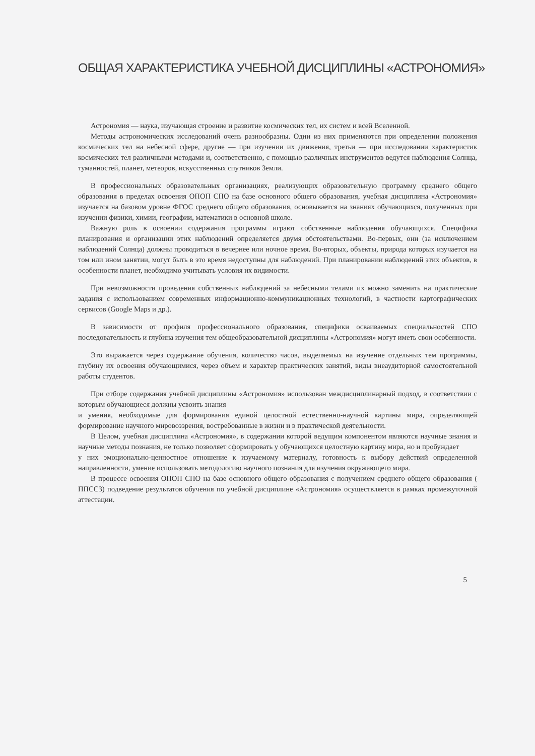ОБЩАЯ ХАРАКТЕРИСТИКА УЧЕБНОЙ ДИСЦИПЛИНЫ «АСТРОНОМИЯ»
Астрономия — наука, изучающая строение и развитие космических тел, их систем и всей Вселенной.
Методы астрономических исследований очень разнообразны. Одни из них применяются при определении положения космических тел на небесной сфере, другие — при изучении их движения, третьи — при исследовании характеристик космических тел различными методами и, соответственно, с помощью различных инструментов ведутся наблюдения Солнца, туманностей, планет, метеоров, искусственных спутников Земли.
В профессиональных образовательных организациях, реализующих образовательную программу среднего общего образования в пределах освоения ОПОП СПО на базе основного общего образования, учебная дисциплина «Астрономия» изучается на базовом уровне ФГОС среднего общего образования, основывается на знаниях обучающихся, полученных при изучении физики, химии, географии, математики в основной школе.
Важную роль в освоении содержания программы играют собственные наблюдения обучающихся. Специфика планирования и организации этих наблюдений определяется двумя обстоятельствами. Во-первых, они (за исключением наблюдений Солнца) должны проводиться в вечернее или ночное время. Во-вторых, объекты, природа которых изучается на том или ином занятии, могут быть в это время недоступны для наблюдений. При планировании наблюдений этих объектов, в особенности планет, необходимо учитывать условия их видимости.
При невозможности проведения собственных наблюдений за небесными телами их можно заменить на практические задания с использованием современных информационно-коммуникационных технологий, в частности картографических сервисов (Google Maps и др.).
В зависимости от профиля профессионального образования, специфики осваиваемых специальностей СПО последовательность и глубина изучения тем общеобразовательной дисциплины «Астрономия» могут иметь свои особенности.
Это выражается через содержание обучения, количество часов, выделяемых на изучение отдельных тем программы, глубину их освоения обучающимися, через объем и характер практических занятий, виды внеаудиторной самостоятельной работы студентов.
При отборе содержания учебной дисциплины «Астрономия» использован междисциплинарный подход, в соответствии с которым обучающиеся должны усвоить знания
и умения, необходимые для формирования единой целостной естественно-научной картины мира, определяющей формирование научного мировоззрения, востребованные в жизни и в практической деятельности.
В Целом, учебная дисциплина «Астрономия», в содержании которой ведущим компонентом являются научные знания и научные методы познания, не только позволяет сформировать у обучающихся целостную картину мира, но и пробуждает
у них эмоционально-ценностное отношение к изучаемому материалу, готовность к выбору действий определенной направленности, умение использовать методологию научного познания для изучения окружающего мира.
В процессе освоения ОПОП СПО на базе основного общего образования с получением среднего общего образования ( ППССЗ) подведение результатов обучения по учебной дисциплине «Астрономия» осуществляется в рамках промежуточной аттестации.
5